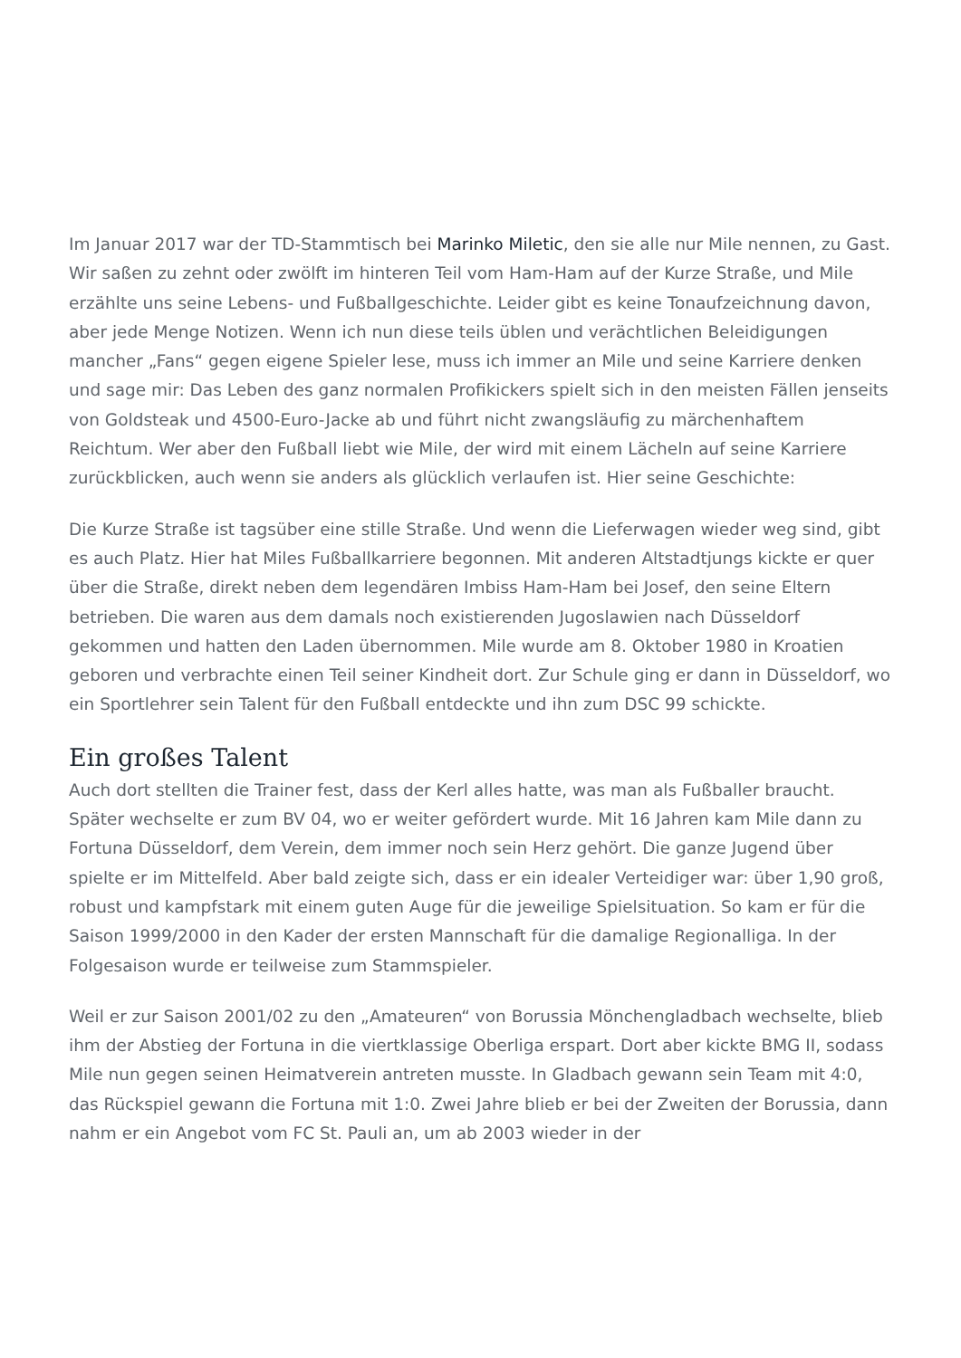Im Januar 2017 war der TD-Stammtisch bei Marinko Miletic, den sie alle nur Mile nennen, zu Gast. Wir saßen zu zehnt oder zwölft im hinteren Teil vom Ham-Ham auf der Kurze Straße, und Mile erzählte uns seine Lebens- und Fußballgeschichte. Leider gibt es keine Tonaufzeichnung davon, aber jede Menge Notizen. Wenn ich nun diese teils üblen und verächtlichen Beleidigungen mancher „Fans“ gegen eigene Spieler lese, muss ich immer an Mile und seine Karriere denken und sage mir: Das Leben des ganz normalen Profikickers spielt sich in den meisten Fällen jenseits von Goldsteak und 4500-Euro-Jacke ab und führt nicht zwangsläufig zu märchenhaftem Reichtum. Wer aber den Fußball liebt wie Mile, der wird mit einem Lächeln auf seine Karriere zurückblicken, auch wenn sie anders als glücklich verlaufen ist. Hier seine Geschichte:
Die Kurze Straße ist tagsüber eine stille Straße. Und wenn die Lieferwagen wieder weg sind, gibt es auch Platz. Hier hat Miles Fußballkarriere begonnen. Mit anderen Altstadtjungs kickte er quer über die Straße, direkt neben dem legendären Imbiss Ham-Ham bei Josef, den seine Eltern betrieben. Die waren aus dem damals noch existierenden Jugoslawien nach Düsseldorf gekommen und hatten den Laden übernommen. Mile wurde am 8. Oktober 1980 in Kroatien geboren und verbrachte einen Teil seiner Kindheit dort. Zur Schule ging er dann in Düsseldorf, wo ein Sportlehrer sein Talent für den Fußball entdeckte und ihn zum DSC 99 schickte.
Ein großes Talent
Auch dort stellten die Trainer fest, dass der Kerl alles hatte, was man als Fußballer braucht. Später wechselte er zum BV 04, wo er weiter gefördert wurde. Mit 16 Jahren kam Mile dann zu Fortuna Düsseldorf, dem Verein, dem immer noch sein Herz gehört. Die ganze Jugend über spielte er im Mittelfeld. Aber bald zeigte sich, dass er ein idealer Verteidiger war: über 1,90 groß, robust und kampfstark mit einem guten Auge für die jeweilige Spielsituation. So kam er für die Saison 1999/2000 in den Kader der ersten Mannschaft für die damalige Regionalliga. In der Folgesaison wurde er teilweise zum Stammspieler.
Weil er zur Saison 2001/02 zu den „Amateuren“ von Borussia Mönchengladbach wechselte, blieb ihm der Abstieg der Fortuna in die viertklassige Oberliga erspart. Dort aber kickte BMG II, sodass Mile nun gegen seinen Heimatverein antreten musste. In Gladbach gewann sein Team mit 4:0, das Rückspiel gewann die Fortuna mit 1:0. Zwei Jahre blieb er bei der Zweiten der Borussia, dann nahm er ein Angebot vom FC St. Pauli an, um ab 2003 wieder in der